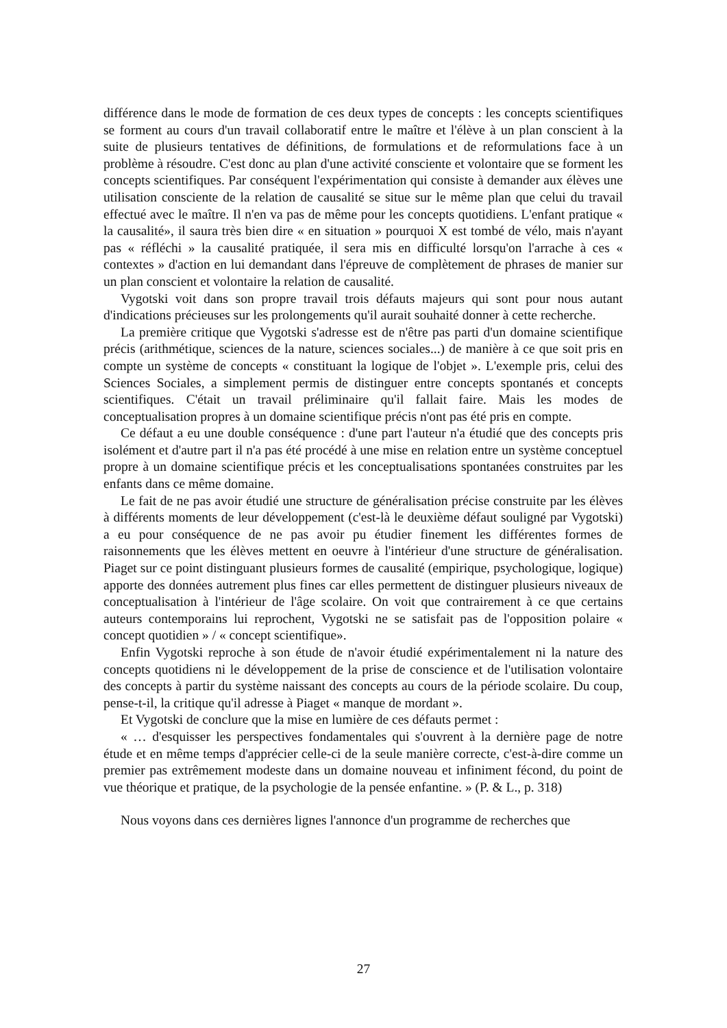différence dans le mode de formation de ces deux types de concepts : les concepts scientifiques se forment au cours d'un travail collaboratif entre le maître et l'élève à un plan conscient à la suite de plusieurs tentatives de définitions, de formulations et de reformulations face à un problème à résoudre. C'est donc au plan d'une activité consciente et volontaire que se forment les concepts scientifiques. Par conséquent l'expérimentation qui consiste à demander aux élèves une utilisation consciente de la relation de causalité se situe sur le même plan que celui du travail effectué avec le maître. Il n'en va pas de même pour les concepts quotidiens. L'enfant pratique « la causalité», il saura très bien dire « en situation » pourquoi X est tombé de vélo, mais n'ayant pas « réfléchi » la causalité pratiquée, il sera mis en difficulté lorsqu'on l'arrache à ces « contextes » d'action en lui demandant dans l'épreuve de complètement de phrases de manier sur un plan conscient et volontaire la relation de causalité.
Vygotski voit dans son propre travail trois défauts majeurs qui sont pour nous autant d'indications précieuses sur les prolongements qu'il aurait souhaité donner à cette recherche.
La première critique que Vygotski s'adresse est de n'être pas parti d'un domaine scientifique précis (arithmétique, sciences de la nature, sciences sociales...) de manière à ce que soit pris en compte un système de concepts « constituant la logique de l'objet ». L'exemple pris, celui des Sciences Sociales, a simplement permis de distinguer entre concepts spontanés et concepts scientifiques. C'était un travail préliminaire qu'il fallait faire. Mais les modes de conceptualisation propres à un domaine scientifique précis n'ont pas été pris en compte.
Ce défaut a eu une double conséquence : d'une part l'auteur n'a étudié que des concepts pris isolément et d'autre part il n'a pas été procédé à une mise en relation entre un système conceptuel propre à un domaine scientifique précis et les conceptualisations spontanées construites par les enfants dans ce même domaine.
Le fait de ne pas avoir étudié une structure de généralisation précise construite par les élèves à différents moments de leur développement (c'est-là le deuxième défaut souligné par Vygotski) a eu pour conséquence de ne pas avoir pu étudier finement les différentes formes de raisonnements que les élèves mettent en oeuvre à l'intérieur d'une structure de généralisation. Piaget sur ce point distinguant plusieurs formes de causalité (empirique, psychologique, logique) apporte des données autrement plus fines car elles permettent de distinguer plusieurs niveaux de conceptualisation à l'intérieur de l'âge scolaire. On voit que contrairement à ce que certains auteurs contemporains lui reprochent, Vygotski ne se satisfait pas de l'opposition polaire « concept quotidien » / « concept scientifique».
Enfin Vygotski reproche à son étude de n'avoir étudié expérimentalement ni la nature des concepts quotidiens ni le développement de la prise de conscience et de l'utilisation volontaire des concepts à partir du système naissant des concepts au cours de la période scolaire. Du coup, pense-t-il, la critique qu'il adresse à Piaget « manque de mordant ».
Et Vygotski de conclure que la mise en lumière de ces défauts permet :
« … d'esquisser les perspectives fondamentales qui s'ouvrent à la dernière page de notre étude et en même temps d'apprécier celle-ci de la seule manière correcte, c'est-à-dire comme un premier pas extrêmement modeste dans un domaine nouveau et infiniment fécond, du point de vue théorique et pratique, de la psychologie de la pensée enfantine. » (P. & L., p. 318)
Nous voyons dans ces dernières lignes l'annonce d'un programme de recherches que
27